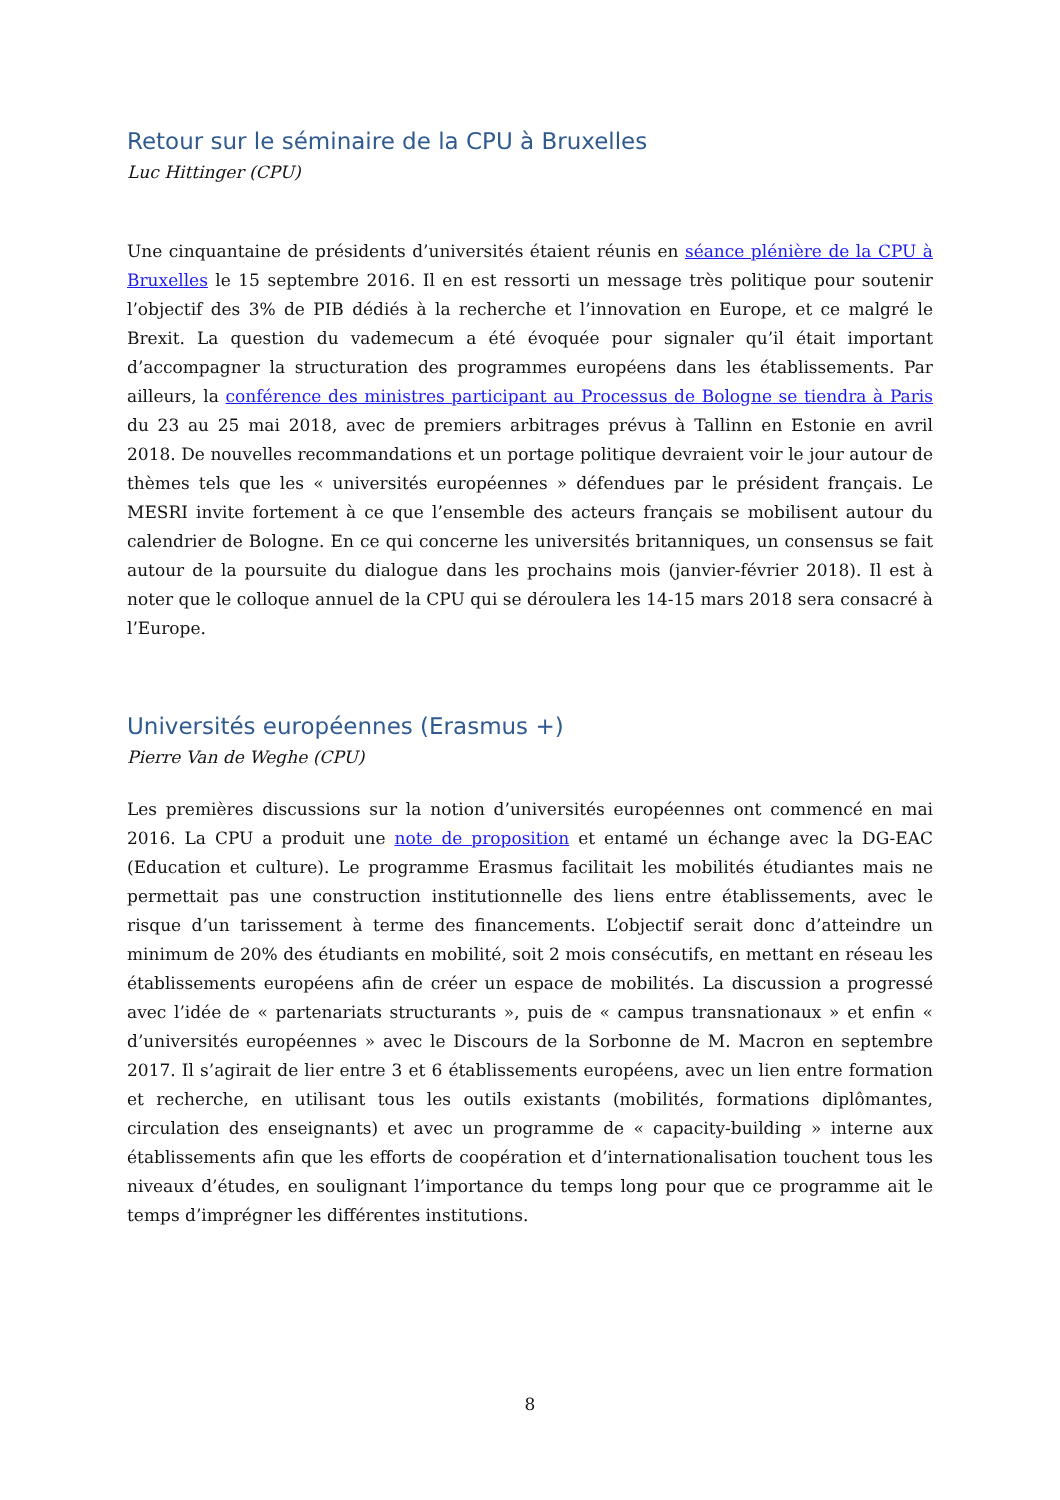Retour sur le séminaire de la CPU à Bruxelles
Luc Hittinger (CPU)
Une cinquantaine de présidents d’universités étaient réunis en séance plénière de la CPU à Bruxelles le 15 septembre 2016. Il en est ressorti un message très politique pour soutenir l’objectif des 3% de PIB dédiés à la recherche et l’innovation en Europe, et ce malgré le Brexit. La question du vademecum a été évoquée pour signaler qu’il était important d’accompagner la structuration des programmes européens dans les établissements. Par ailleurs, la conférence des ministres participant au Processus de Bologne se tiendra à Paris du 23 au 25 mai 2018, avec de premiers arbitrages prévus à Tallinn en Estonie en avril 2018. De nouvelles recommandations et un portage politique devraient voir le jour autour de thèmes tels que les « universités européennes » défendues par le président français. Le MESRI invite fortement à ce que l’ensemble des acteurs français se mobilisent autour du calendrier de Bologne. En ce qui concerne les universités britanniques, un consensus se fait autour de la poursuite du dialogue dans les prochains mois (janvier-février 2018). Il est à noter que le colloque annuel de la CPU qui se déroulera les 14-15 mars 2018 sera consacré à l’Europe.
Universités européennes (Erasmus +)
Pierre Van de Weghe (CPU)
Les premières discussions sur la notion d’universités européennes ont commencé en mai 2016. La CPU a produit une note de proposition et entamé un échange avec la DG-EAC (Education et culture). Le programme Erasmus facilitait les mobilités étudiantes mais ne permettait pas une construction institutionnelle des liens entre établissements, avec le risque d’un tarissement à terme des financements. L’objectif serait donc d’atteindre un minimum de 20% des étudiants en mobilité, soit 2 mois consécutifs, en mettant en réseau les établissements européens afin de créer un espace de mobilités. La discussion a progressé avec l’idée de « partenariats structurants », puis de « campus transnationaux » et enfin « d’universités européennes » avec le Discours de la Sorbonne de M. Macron en septembre 2017. Il s’agirait de lier entre 3 et 6 établissements européens, avec un lien entre formation et recherche, en utilisant tous les outils existants (mobilités, formations diplômantes, circulation des enseignants) et avec un programme de « capacity-building » interne aux établissements afin que les efforts de coopération et d’internationalisation touchent tous les niveaux d’études, en soulignant l’importance du temps long pour que ce programme ait le temps d’imprégner les différentes institutions.
8